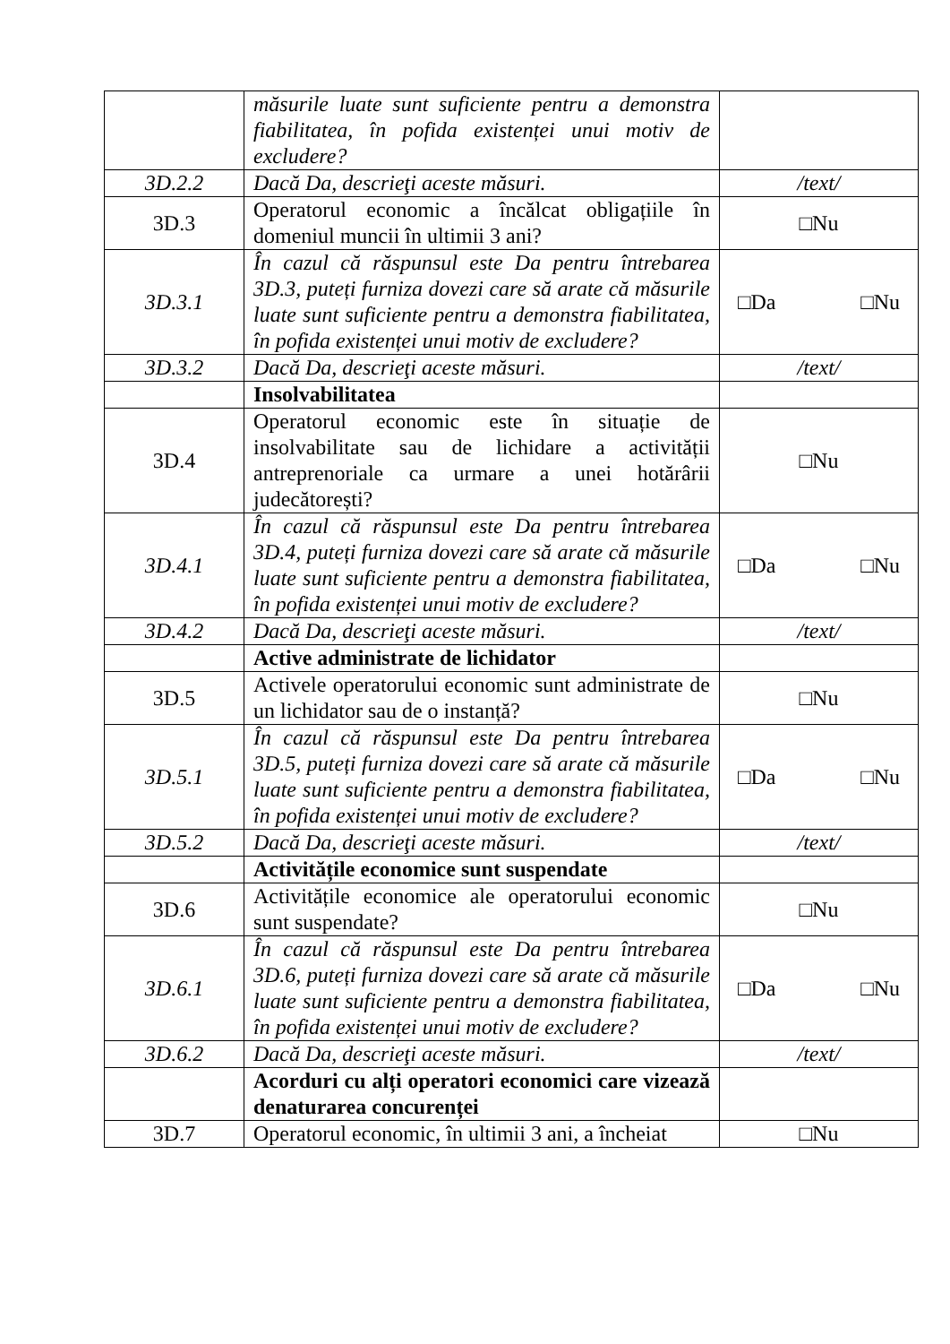| | măsurile luate sunt suficiente pentru a demonstra fiabilitatea, în pofida existenței unui motiv de excludere? | |
| 3D.2.2 | Dacă Da, descrieţi aceste măsuri. | /text/ |
| 3D.3 | Operatorul economic a încălcat obligațiile în domeniul muncii în ultimii 3 ani? | □Nu |
| 3D.3.1 | În cazul că răspunsul este Da pentru întrebarea 3D.3, puteți furniza dovezi care să arate că măsurile luate sunt suficiente pentru a demonstra fiabilitatea, în pofida existenței unui motiv de excludere? | □Da □Nu |
| 3D.3.2 | Dacă Da, descrieţi aceste măsuri. | /text/ |
| | Insolvabilitatea | |
| 3D.4 | Operatorul economic este în situație de insolvabilitate sau de lichidare a activității antreprenoriale ca urmare a unei hotărârii judecătorești? | □Nu |
| 3D.4.1 | În cazul că răspunsul este Da pentru întrebarea 3D.4, puteți furniza dovezi care să arate că măsurile luate sunt suficiente pentru a demonstra fiabilitatea, în pofida existenței unui motiv de excludere? | □Da □Nu |
| 3D.4.2 | Dacă Da, descrieţi aceste măsuri. | /text/ |
| | Active administrate de lichidator | |
| 3D.5 | Activele operatorului economic sunt administrate de un lichidator sau de o instanță? | □Nu |
| 3D.5.1 | În cazul că răspunsul este Da pentru întrebarea 3D.5, puteți furniza dovezi care să arate că măsurile luate sunt suficiente pentru a demonstra fiabilitatea, în pofida existenței unui motiv de excludere? | □Da □Nu |
| 3D.5.2 | Dacă Da, descrieţi aceste măsuri. | /text/ |
| | Activitățile economice sunt suspendate | |
| 3D.6 | Activitățile economice ale operatorului economic sunt suspendate? | □Nu |
| 3D.6.1 | În cazul că răspunsul este Da pentru întrebarea 3D.6, puteți furniza dovezi care să arate că măsurile luate sunt suficiente pentru a demonstra fiabilitatea, în pofida existenței unui motiv de excludere? | □Da □Nu |
| 3D.6.2 | Dacă Da, descrieţi aceste măsuri. | /text/ |
| | Acorduri cu alți operatori economici care vizează denaturarea concurenței | |
| 3D.7 | Operatorul economic, în ultimii 3 ani, a încheiat | □Nu |